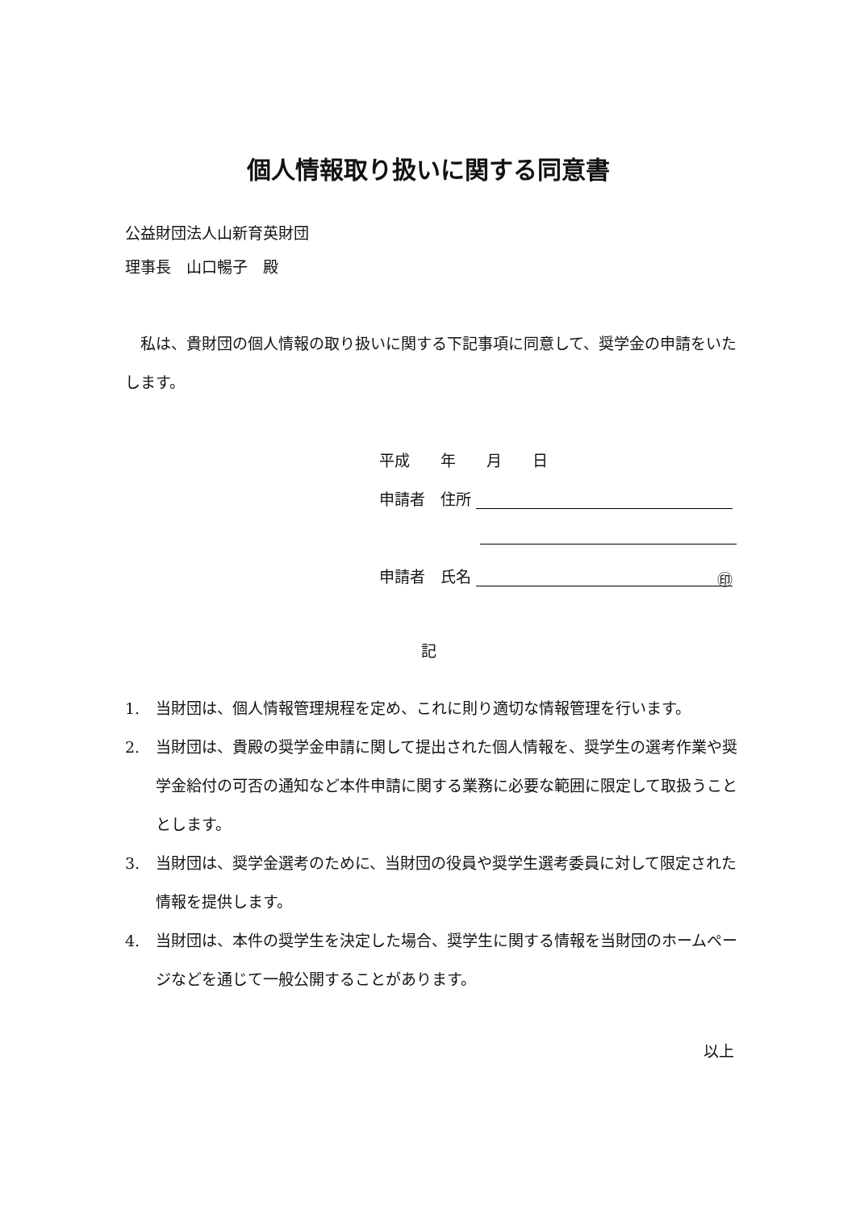個人情報取り扱いに関する同意書
公益財団法人山新育英財団
理事長　山口暢子　殿
　私は、貴財団の個人情報の取り扱いに関する下記事項に同意して、奨学金の申請をいたします。
平成　　年　　月　　日
申請者　住所
申請者　氏名 ㊞　
記
1. 当財団は、個人情報管理規程を定め、これに則り適切な情報管理を行います。
2. 当財団は、貴殿の奨学金申請に関して提出された個人情報を、奨学生の選考作業や奨学金給付の可否の通知など本件申請に関する業務に必要な範囲に限定して取扱うこととします。
3. 当財団は、奨学金選考のために、当財団の役員や奨学生選考委員に対して限定された情報を提供します。
4. 当財団は、本件の奨学生を決定した場合、奨学生に関する情報を当財団のホームページなどを通じて一般公開することがあります。
以上